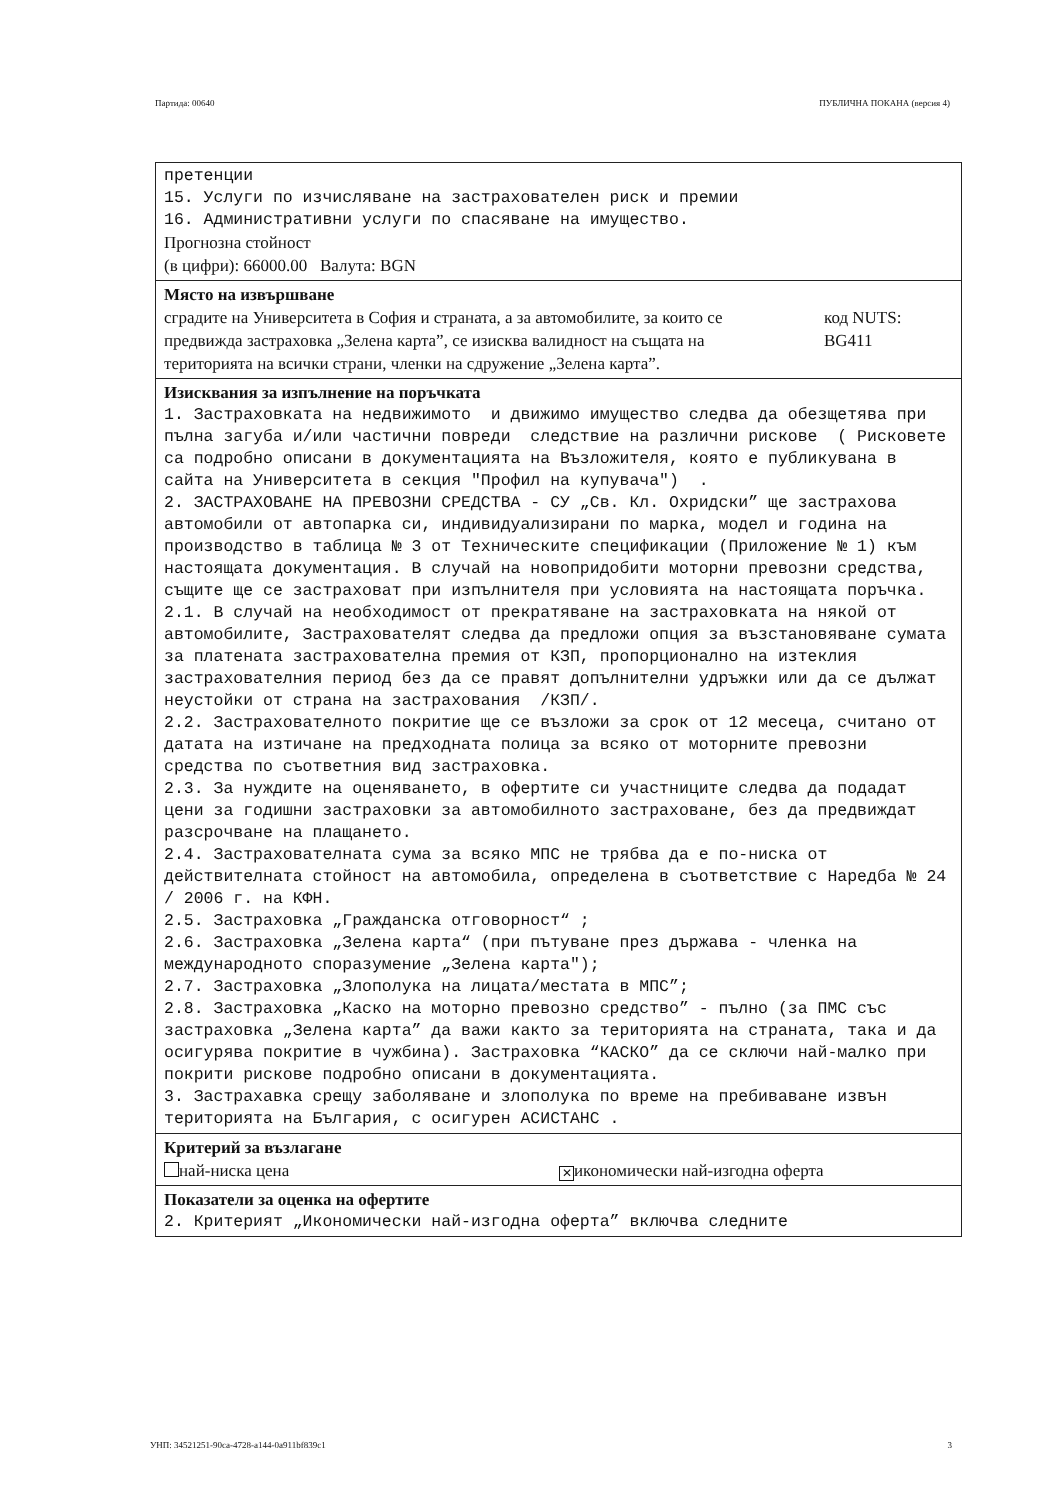Партида: 00640 ПУБЛИЧНА ПОКАНА (версия 4)
претенции 15. Услуги по изчисляване на застрахователен риск и премии 16. Административни услуги по спасяване на имущество.
Прогнозна стойност
(в цифри): 66000.00 Валута: BGN
Място на извършване
сградите на Университета в София и страната, а за автомобилите, за които се предвижда застраховка „Зелена карта”, се изисква валидност на същата на територията на всички страни, членки на сдружение „Зелена карта”.
код NUTS:
BG411
Изисквания за изпълнение на поръчката
1. Застраховката на недвижимото и движимо имущество следва да обезщетява при пълна загуба и/или частични повреди следствие на различни рискове ( Рисковете са подробно описани в документацията на Възложителя, която е публикувана в сайта на Университета в секция "Профил на купувача") . 2. ЗАСТРАХОВАНЕ НА ПРЕВОЗНИ СРЕДСТВА - СУ „Св. Кл. Охридски” ще застрахова автомобили от автопарка си, индивидуализирани по марка, модел и година на производство в таблица № 3 от Техническите спецификации (Приложение № 1) към настоящата документация. В случай на новопридобити моторни превозни средства, същите ще се застраховат при изпълнителя при условията на настоящата поръчка. 2.1. В случай на необходимост от прекратяване на застраховката на някой от автомобилите, Застрахователят следва да предложи опция за възстановяване сумата за платената застрахователна премия от КЗП, пропорционално на изтеклия застрахователния период без да се правят допълнителни удръжки или да се дължат неустойки от страна на застрахования /КЗП/. 2.2. Застрахователното покритие ще се възложи за срок от 12 месеца, считано от датата на изтичане на предходната полица за всяко от моторните превозни средства по съответния вид застраховка. 2.3. За нуждите на оценяването, в офертите си участниците следва да подадат цени за годишни застраховки за автомобилното застраховане, без да предвиждат разсрочване на плащането. 2.4. Застрахователната сума за всяко МПС не трябва да е по-ниска от действителната стойност на автомобила, определена в съответствие с Наредба № 24 / 2006 г. на КФН. 2.5. Застраховка „Гражданска отговорност“ ; 2.6. Застраховка „Зелена карта“ (при пътуване през държава - членка на международното споразумение „Зелена карта"); 2.7. Застраховка „Злополука на лицата/местата в МПС”; 2.8. Застраховка „Каско на моторно превозно средство” - пълно (за ПМС със застраховка „Зелена карта” да важи както за територията на страната, така и да осигурява покритие в чужбина). Застраховка “КАСКО” да се сключи най-малко при покрити рискове подробно описани в документацията. 3. Застрахавка срещу заболяване и злополука по време на пребиваване извън територията на България, с осигурен АСИСТАНС .
Критерий за възлагане
най-ниска цена
✕ икономически най-изгодна оферта
Показатели за оценка на офертите
2. Критерият „Икономически най-изгодна оферта” включва следните
УНП: 34521251-90ca-4728-a144-0a911bf839c1 3